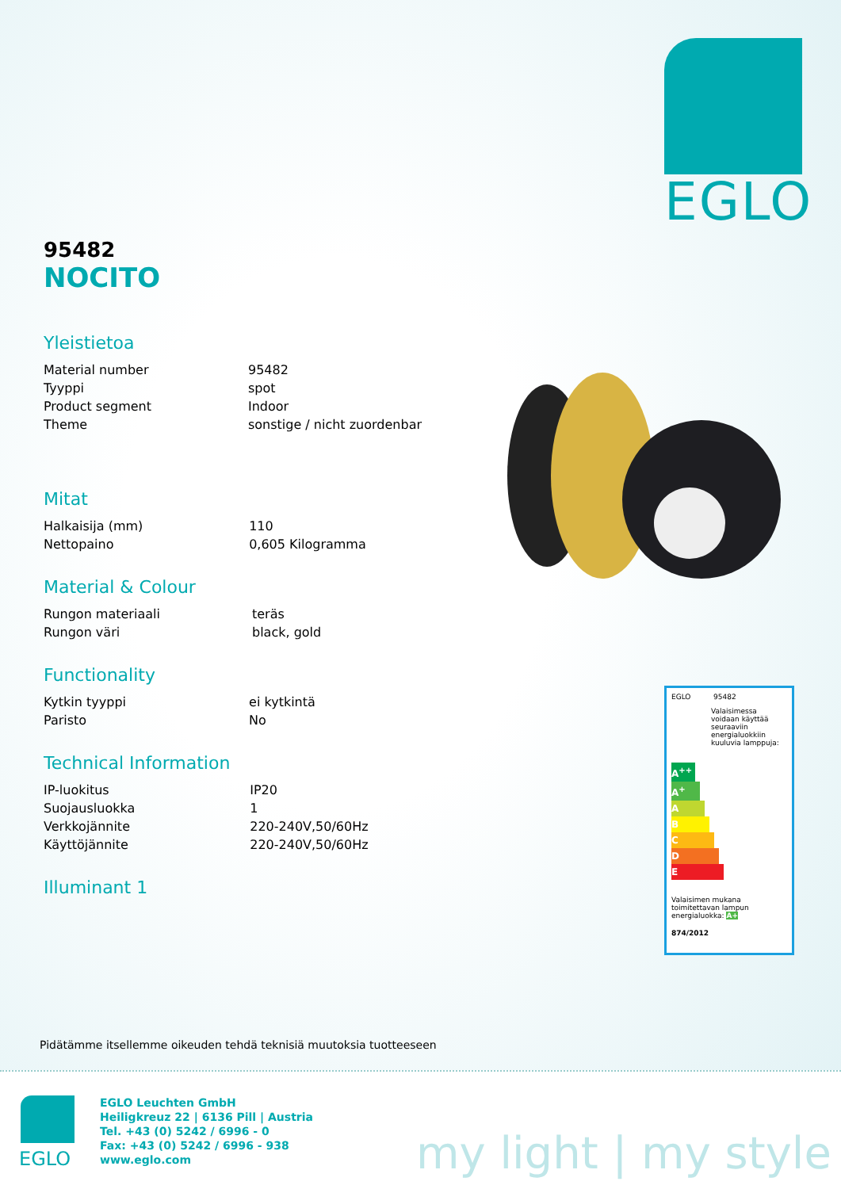EGLO
95482
NOCITO
Yleistietoa
| Material number | 95482 |
| Tyyppi | spot |
| Product segment | Indoor |
| Theme | sonstige / nicht zuordenbar |
Mitat
| Halkaisija (mm) | 110 |
| Nettopaino | 0,605 Kilogramma |
Material & Colour
| Rungon materiaali | teräs |
| Rungon väri | black, gold |
Functionality
| Kytkin tyyppi | ei kytkintä |
| Paristo | No |
Technical Information
| IP-luokitus | IP20 |
| Suojausluokka | 1 |
| Verkkojännite | 220-240V,50/60Hz |
| Käyttöjännite | 220-240V,50/60Hz |
Illuminant 1
EGLO 95482
Valaisimessa voidaan käyttää seuraaviin energialuokkiin kuuluvia lamppuja:
A<sup>++</sup>
A<sup>+</sup>
A
B
C
D
E
Valaisimen mukana toimitettavan lampun energialuokka: A+
874/2012
Pidätämme itsellemme oikeuden tehdä teknisiä muutoksia tuotteeseen
EGLO
EGLO Leuchten GmbH
Heiligkreuz 22 | 6136 Pill | Austria
Tel. +43 (0) 5242 / 6996 - 0
Fax: +43 (0) 5242 / 6996 - 938
www.eglo.com
my light | my style